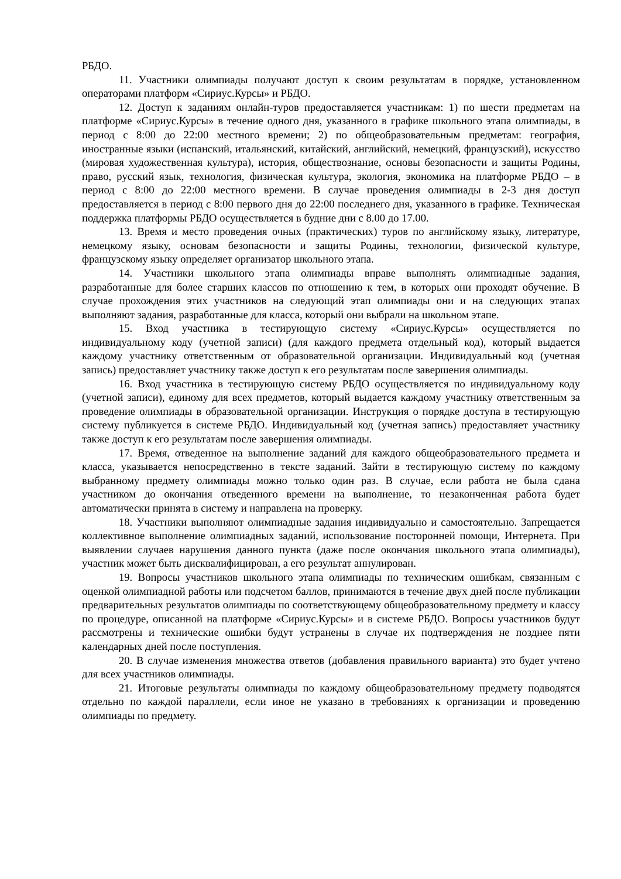РБДО.
11. Участники олимпиады получают доступ к своим результатам в порядке, установленном операторами платформ «Сириус.Курсы» и РБДО.
12. Доступ к заданиям онлайн-туров предоставляется участникам: 1) по шести предметам на платформе «Сириус.Курсы» в течение одного дня, указанного в графике школьного этапа олимпиады, в период с 8:00 до 22:00 местного времени; 2) по общеобразовательным предметам: география, иностранные языки (испанский, итальянский, китайский, английский, немецкий, французский), искусство (мировая художественная культура), история, обществознание, основы безопасности и защиты Родины, право, русский язык, технология, физическая культура, экология, экономика на платформе РБДО – в период с 8:00 до 22:00 местного времени. В случае проведения олимпиады в 2-3 дня доступ предоставляется в период с 8:00 первого дня до 22:00 последнего дня, указанного в графике. Техническая поддержка платформы РБДО осуществляется в будние дни с 8.00 до 17.00.
13. Время и место проведения очных (практических) туров по английскому языку, литературе, немецкому языку, основам безопасности и защиты Родины, технологии, физической культуре, французскому языку определяет организатор школьного этапа.
14. Участники школьного этапа олимпиады вправе выполнять олимпиадные задания, разработанные для более старших классов по отношению к тем, в которых они проходят обучение. В случае прохождения этих участников на следующий этап олимпиады они и на следующих этапах выполняют задания, разработанные для класса, который они выбрали на школьном этапе.
15. Вход участника в тестирующую систему «Сириус.Курсы» осуществляется по индивидуальному коду (учетной записи) (для каждого предмета отдельный код), который выдается каждому участнику ответственным от образовательной организации. Индивидуальный код (учетная запись) предоставляет участнику также доступ к его результатам после завершения олимпиады.
16. Вход участника в тестирующую систему РБДО осуществляется по индивидуальному коду (учетной записи), единому для всех предметов, который выдается каждому участнику ответственным за проведение олимпиады в образовательной организации. Инструкция о порядке доступа в тестирующую систему публикуется в системе РБДО. Индивидуальный код (учетная запись) предоставляет участнику также доступ к его результатам после завершения олимпиады.
17. Время, отведенное на выполнение заданий для каждого общеобразовательного предмета и класса, указывается непосредственно в тексте заданий. Зайти в тестирующую систему по каждому выбранному предмету олимпиады можно только один раз. В случае, если работа не была сдана участником до окончания отведенного времени на выполнение, то незаконченная работа будет автоматически принята в систему и направлена на проверку.
18. Участники выполняют олимпиадные задания индивидуально и самостоятельно. Запрещается коллективное выполнение олимпиадных заданий, использование посторонней помощи, Интернета. При выявлении случаев нарушения данного пункта (даже после окончания школьного этапа олимпиады), участник может быть дисквалифицирован, а его результат аннулирован.
19. Вопросы участников школьного этапа олимпиады по техническим ошибкам, связанным с оценкой олимпиадной работы или подсчетом баллов, принимаются в течение двух дней после публикации предварительных результатов олимпиады по соответствующему общеобразовательному предмету и классу по процедуре, описанной на платформе «Сириус.Курсы» и в системе РБДО. Вопросы участников будут рассмотрены и технические ошибки будут устранены в случае их подтверждения не позднее пяти календарных дней после поступления.
20. В случае изменения множества ответов (добавления правильного варианта) это будет учтено для всех участников олимпиады.
21. Итоговые результаты олимпиады по каждому общеобразовательному предмету подводятся отдельно по каждой параллели, если иное не указано в требованиях к организации и проведению олимпиады по предмету.